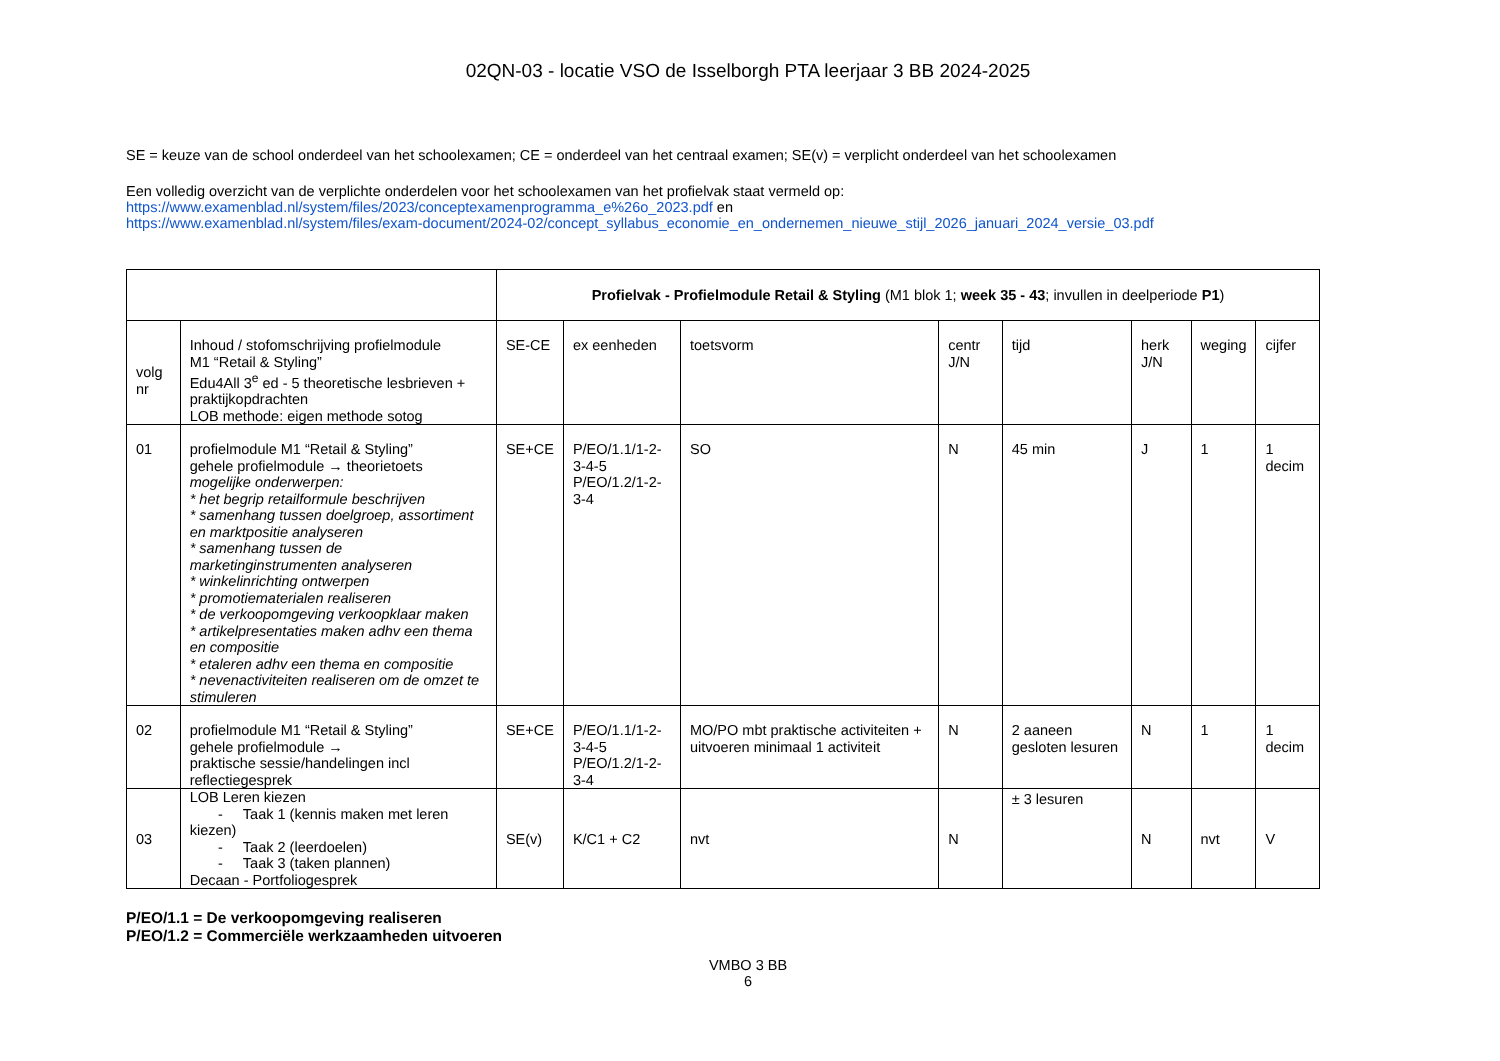02QN-03 - locatie VSO de Isselborgh PTA leerjaar 3 BB 2024-2025
SE = keuze van de school onderdeel van het schoolexamen; CE = onderdeel van het centraal examen; SE(v) = verplicht onderdeel van het schoolexamen
Een volledig overzicht van de verplichte onderdelen voor het schoolexamen van het profielvak staat vermeld op:
https://www.examenblad.nl/system/files/2023/conceptexamenprogramma_e%26o_2023.pdf en
https://www.examenblad.nl/system/files/exam-document/2024-02/concept_syllabus_economie_en_ondernemen_nieuwe_stijl_2026_januari_2024_versie_03.pdf
| | | Profielvak - Profielmodule Retail & Styling (M1 blok 1; week 35 - 43 ; invullen in deelperiode P1 ) | | | | | | | |
| volg nr | Inhoud / stofomschrijving profielmodule M1 “Retail & Styling” Edu4All 3<sup>e</sup> ed - 5 theoretische lesbrieven + praktijkopdrachten LOB methode: eigen methode sotog | SE-CE | ex eenheden | toetsvorm | centr J/N | tijd | herk J/N | weging | cijfer |
| 01 | profielmodule M1 “Retail & Styling” gehele profielmodule → theorietoets mogelijke onderwerpen: * het begrip retailformule beschrijven * samenhang tussen doelgroep, assortiment en marktpositie analyseren * samenhang tussen de marketinginstrumenten analyseren * winkelinrichting ontwerpen * promotiematerialen realiseren * de verkoopomgeving verkoopklaar maken * artikelpresentaties maken adhv een thema en compositie * etaleren adhv een thema en compositie * nevenactiviteiten realiseren om de omzet te stimuleren | SE+CE | P/EO/1.1/1-2-3-4-5 P/EO/1.2/1-2-3-4 | SO | N | 45 min | J | 1 | 1 decim |
| 02 | profielmodule M1 “Retail & Styling” gehele profielmodule → praktische sessie/handelingen incl reflectiegesprek | SE+CE | P/EO/1.1/1-2-3-4-5 P/EO/1.2/1-2-3-4 | MO/PO mbt praktische activiteiten + uitvoeren minimaal 1 activiteit | N | 2 aaneen gesloten lesuren | N | 1 | 1 decim |
| 03 | LOB Leren kiezen - Taak 1 (kennis maken met leren kiezen) - Taak 2 (leerdoelen) - Taak 3 (taken plannen) Decaan - Portfoliogesprek | SE(v) | K/C1 + C2 | nvt | N | ± 3 lesuren | N | nvt | V |
P/EO/1.1 = De verkoopomgeving realiseren
P/EO/1.2 = Commerciële werkzaamheden uitvoeren
VMBO 3 BB
6